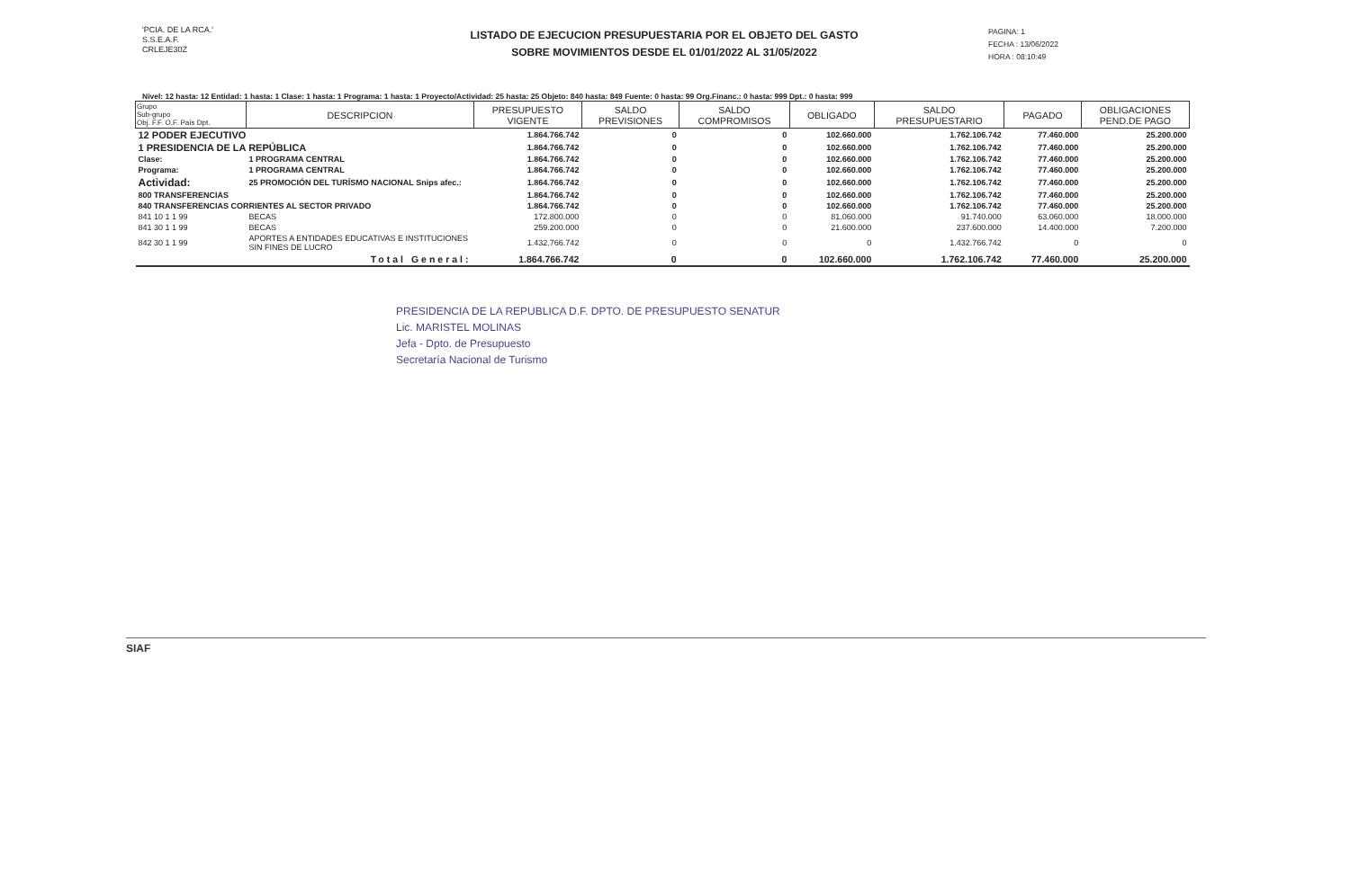'PCIA. DE LA RCA.'
S.S.E.A.F.
CRLEJE30Z
LISTADO DE EJECUCION PRESUPUESTARIA POR EL OBJETO DEL GASTO
SOBRE MOVIMIENTOS DESDE EL 01/01/2022 AL 31/05/2022
PAGINA: 1
FECHA : 13/06/2022
HORA : 08:10:49
Nivel: 12 hasta: 12 Entidad: 1 hasta: 1 Clase: 1 hasta: 1 Programa: 1 hasta: 1 Proyecto/Actividad: 25 hasta: 25 Objeto: 840 hasta: 849 Fuente: 0 hasta: 99 Org.Financ.: 0 hasta: 999 Dpt.: 0 hasta: 999
| Grupo Sub-grupo Obj. F.F. O.F. País Dpt. | DESCRIPCION | PRESUPUESTO VIGENTE | SALDO PREVISIONES | SALDO COMPROMISOS | OBLIGADO | SALDO PRESUPUESTARIO | PAGADO | OBLIGACIONES PEND.DE PAGO |
| --- | --- | --- | --- | --- | --- | --- | --- | --- |
| 12 PODER EJECUTIVO | | 1.864.766.742 | 0 | 0 | 102.660.000 | 1.762.106.742 | 77.460.000 | 25.200.000 |
| 1 PRESIDENCIA DE LA REPÚBLICA | | 1.864.766.742 | 0 | 0 | 102.660.000 | 1.762.106.742 | 77.460.000 | 25.200.000 |
| Clase: | 1 PROGRAMA CENTRAL | 1.864.766.742 | 0 | 0 | 102.660.000 | 1.762.106.742 | 77.460.000 | 25.200.000 |
| Programa: | 1 PROGRAMA CENTRAL | 1.864.766.742 | 0 | 0 | 102.660.000 | 1.762.106.742 | 77.460.000 | 25.200.000 |
| Actividad: | 25 PROMOCIÓN DEL TURÍSMO NACIONAL Snips afec.: | 1.864.766.742 | 0 | 0 | 102.660.000 | 1.762.106.742 | 77.460.000 | 25.200.000 |
| 800 TRANSFERENCIAS | | 1.864.766.742 | 0 | 0 | 102.660.000 | 1.762.106.742 | 77.460.000 | 25.200.000 |
| 840 TRANSFERENCIAS CORRIENTES AL SECTOR PRIVADO | | 1.864.766.742 | 0 | 0 | 102.660.000 | 1.762.106.742 | 77.460.000 | 25.200.000 |
| 841 10 1 1 99 | BECAS | 172.800.000 | 0 | 0 | 81.060.000 | 91.740.000 | 63.060.000 | 18.000.000 |
| 841 30 1 1 99 | BECAS | 259.200.000 | 0 | 0 | 21.600.000 | 237.600.000 | 14.400.000 | 7.200.000 |
| 842 30 1 1 99 | APORTES A ENTIDADES EDUCATIVAS E INSTITUCIONES SIN FINES DE LUCRO | 1.432.766.742 | 0 | 0 | 0 | 1.432.766.742 | 0 | 0 |
| | Total General: | 1.864.766.742 | 0 | 0 | 102.660.000 | 1.762.106.742 | 77.460.000 | 25.200.000 |
PRESIDENCIA DE LA REPUBLICA D.F. DPTO. DE PRESUPUESTO SENATUR
Lic. MARISTEL MOLINAS
Jefa - Dpto. de Presupuesto
Secretaría Nacional de Turismo
SIAF